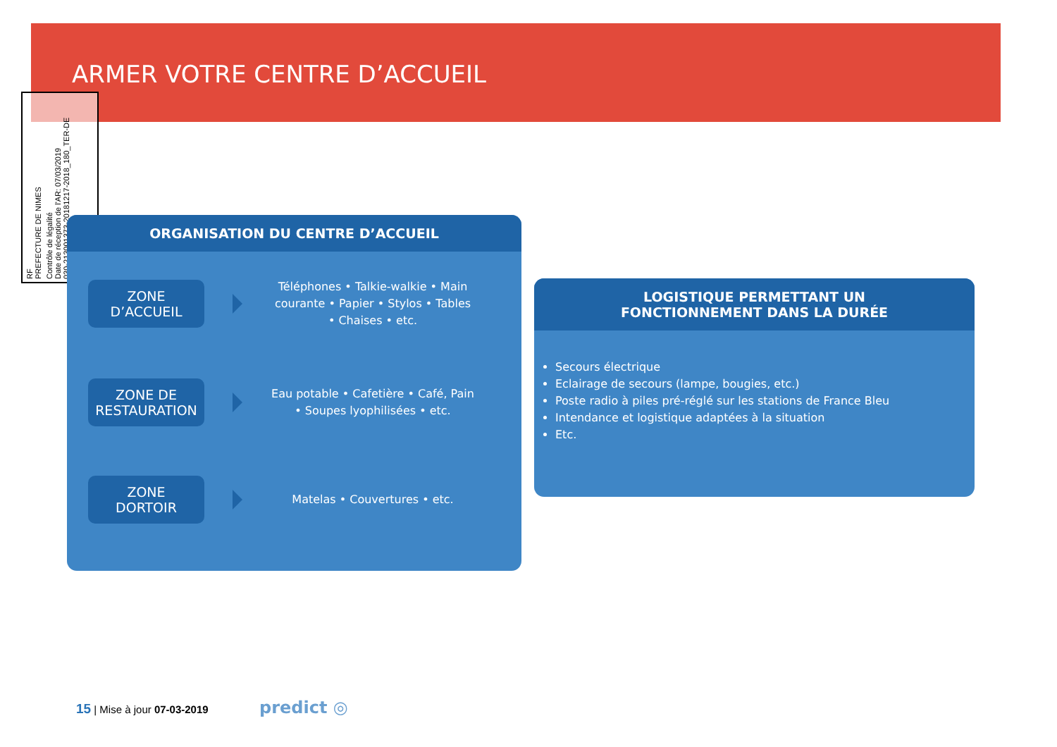ARMER VOTRE CENTRE D’ACCUEIL
RF
PREFECTURE DE NIMES
Contrôle de légalité
Date de réception de l'AR: 07/03/2019
030-213001373-20181217-2018_180_TER-DE
ORGANISATION DU CENTRE D’ACCUEIL
ZONE
D’ACCUEIL
Téléphones • Talkie-walkie • Main courante • Papier • Stylos • Tables • Chaises • etc.
ZONE DE
RESTAURATION
Eau potable • Cafetière • Café, Pain • Soupes lyophilisées • etc.
ZONE
DORTOIR
Matelas • Couvertures • etc.
LOGISTIQUE PERMETTANT UN
FONCTIONNEMENT DANS LA DURÉE
Secours électrique
Eclairage de secours (lampe, bougies, etc.)
Poste radio à piles pré-réglé sur les stations de France Bleu
Intendance et logistique adaptées à la situation
Etc.
15 | Mise à jour 07-03-2019 predict ◎